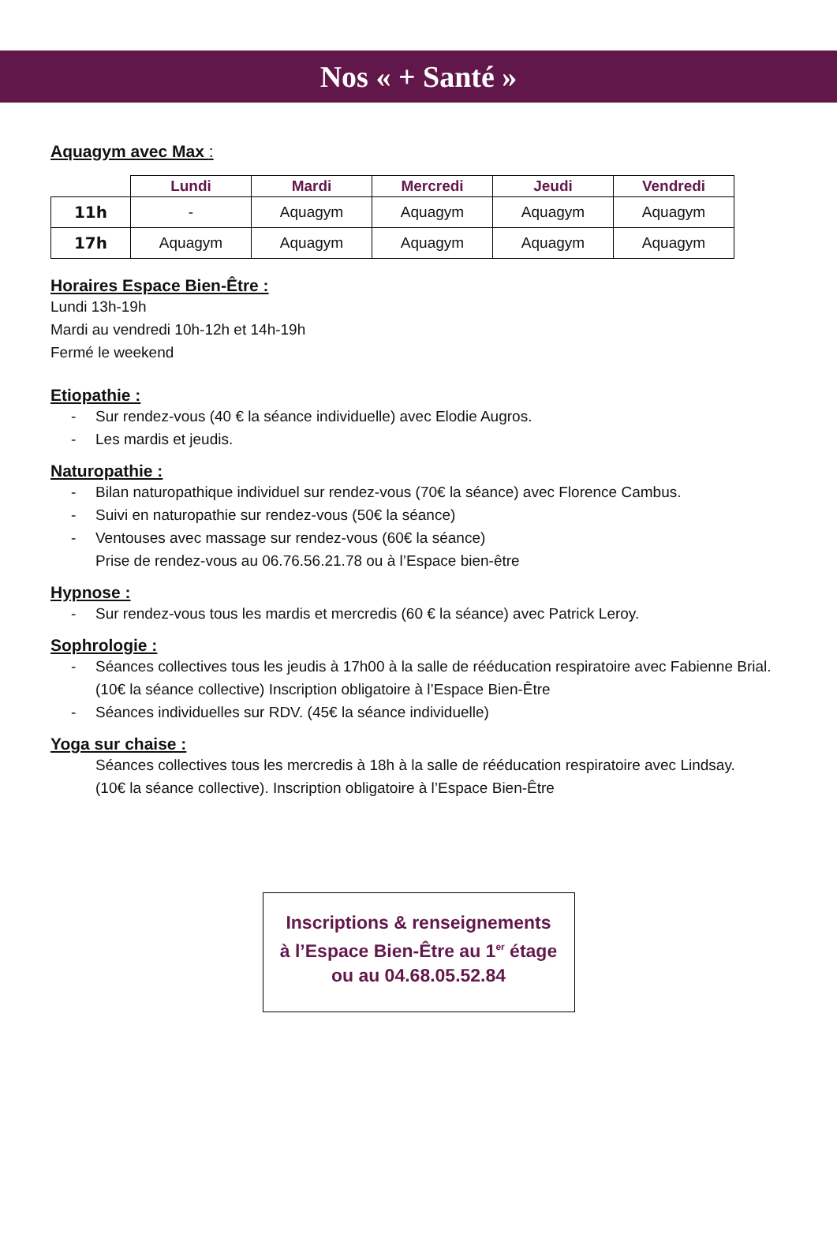Nos « + Santé »
Aquagym avec Max :
| | Lundi | Mardi | Mercredi | Jeudi | Vendredi |
| --- | --- | --- | --- | --- | --- |
| 11h | - | Aquagym | Aquagym | Aquagym | Aquagym |
| 17h | Aquagym | Aquagym | Aquagym | Aquagym | Aquagym |
Horaires Espace Bien-Être :
Lundi 13h-19h
Mardi au vendredi 10h-12h et 14h-19h
Fermé le weekend
Etiopathie :
- Sur rendez-vous (40 € la séance individuelle) avec Elodie Augros.
- Les mardis et jeudis.
Naturopathie :
- Bilan naturopathique individuel sur rendez-vous (70€ la séance) avec Florence Cambus.
- Suivi en naturopathie sur rendez-vous (50€ la séance)
- Ventouses avec massage sur rendez-vous (60€ la séance)
Prise de rendez-vous au 06.76.56.21.78 ou à l’Espace bien-être
Hypnose :
- Sur rendez-vous tous les mardis et mercredis (60 € la séance) avec Patrick Leroy.
Sophrologie :
- Séances collectives tous les jeudis à 17h00 à la salle de rééducation respiratoire avec Fabienne Brial.
(10€ la séance collective) Inscription obligatoire à l’Espace Bien-Être
- Séances individuelles sur RDV. (45€ la séance individuelle)
Yoga sur chaise :
Séances collectives tous les mercredis à 18h à la salle de rééducation respiratoire avec Lindsay.
(10€ la séance collective). Inscription obligatoire à l’Espace Bien-Être
Inscriptions & renseignements
à l’Espace Bien-Être au 1<sup>er</sup> étage
ou au 04.68.05.52.84